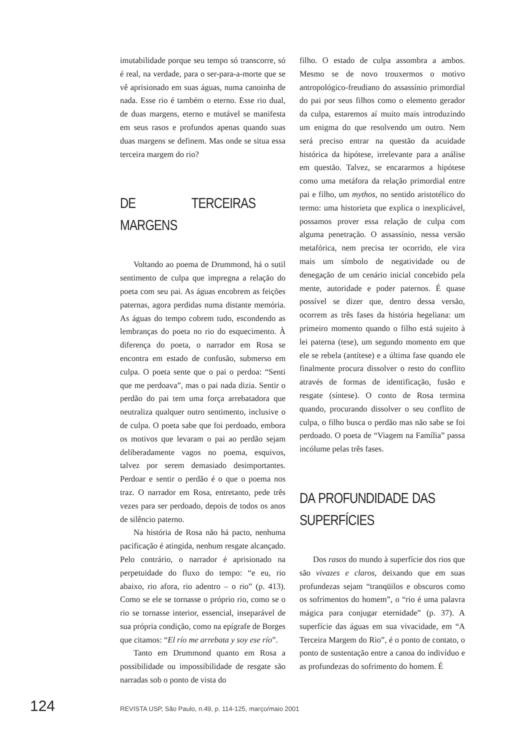imutabilidade porque seu tempo só transcorre, só é real, na verdade, para o ser-para-a-morte que se vê aprisionado em suas águas, numa canoinha de nada. Esse rio é também o eterno. Esse rio dual, de duas margens, eterno e mutável se manifesta em seus rasos e profundos apenas quando suas duas margens se definem. Mas onde se situa essa terceira margem do rio?
DE TERCEIRAS MARGENS
Voltando ao poema de Drummond, há o sutil sentimento de culpa que impregna a relação do poeta com seu pai. As águas encobrem as feições paternas, agora perdidas numa distante memória. As águas do tempo cobrem tudo, escondendo as lembranças do poeta no rio do esquecimento. À diferença do poeta, o narrador em Rosa se encontra em estado de confusão, submerso em culpa. O poeta sente que o pai o perdoa: “Senti que me perdoava”, mas o pai nada dizia. Sentir o perdão do pai tem uma força arrebatadora que neutraliza qualquer outro sentimento, inclusive o de culpa. O poeta sabe que foi perdoado, embora os motivos que levaram o pai ao perdão sejam deliberadamente vagos no poema, esquivos, talvez por serem demasiado desimportantes. Perdoar e sentir o perdão é o que o poema nos traz. O narrador em Rosa, entretanto, pede três vezes para ser perdoado, depois de todos os anos de silêncio paterno.
Na história de Rosa não há pacto, nenhuma pacificação é atingida, nenhum resgate alcançado. Pelo contrário, o narrador é aprisionado na perpetuidade do fluxo do tempo: “e eu, rio abaixo, rio afora, rio adentro – o rio” (p. 413). Como se ele se tornasse o próprio rio, como se o rio se tornasse interior, essencial, inseparável de sua própria condição, como na epígrafe de Borges que citamos: “El río me arrebata y soy ese río”.
Tanto em Drummond quanto em Rosa a possibilidade ou impossibilidade de resgate são narradas sob o ponto de vista do
filho. O estado de culpa assombra a ambos. Mesmo se de novo trouxermos o motivo antropológico-freudiano do assassínio primordial do pai por seus filhos como o elemento gerador da culpa, estaremos aí muito mais introduzindo um enigma do que resolvendo um outro. Nem será preciso entrar na questão da acuidade histórica da hipótese, irrelevante para a análise em questão. Talvez, se encararmos a hipótese como uma metáfora da relação primordial entre pai e filho, um mythos, no sentido aristotélico do termo: uma historieta que explica o inexplicável, possamos prover essa relação de culpa com alguma penetração. O assassínio, nessa versão metafórica, nem precisa ter ocorrido, ele vira mais um símbolo de negatividade ou de denegação de um cenário inicial concebido pela mente, autoridade e poder paternos. É quase possível se dizer que, dentro dessa versão, ocorrem as três fases da história hegeliana: um primeiro momento quando o filho está sujeito à lei paterna (tese), um segundo momento em que ele se rebela (antítese) e a última fase quando ele finalmente procura dissolver o resto do conflito através de formas de identificação, fusão e resgate (síntese). O conto de Rosa termina quando, procurando dissolver o seu conflito de culpa, o filho busca o perdão mas não sabe se foi perdoado. O poeta de “Viagem na Família” passa incólume pelas três fases.
DA PROFUNDIDADE DAS SUPERFÍCIES
Dos rasos do mundo à superfície dos rios que são vivazes e claros, deixando que em suas profundezas sejam “tranqüilos e obscuros como os sofrimentos do homem”, o “rio é uma palavra mágica para conjugar eternidade” (p. 37). A superfície das águas em sua vivacidade, em “A Terceira Margem do Rio”, é o ponto de contato, o ponto de sustentação entre a canoa do indivíduo e as profundezas do sofrimento do homem. É
124 REVISTA USP, São Paulo, n.49, p. 114-125, março/maio 2001